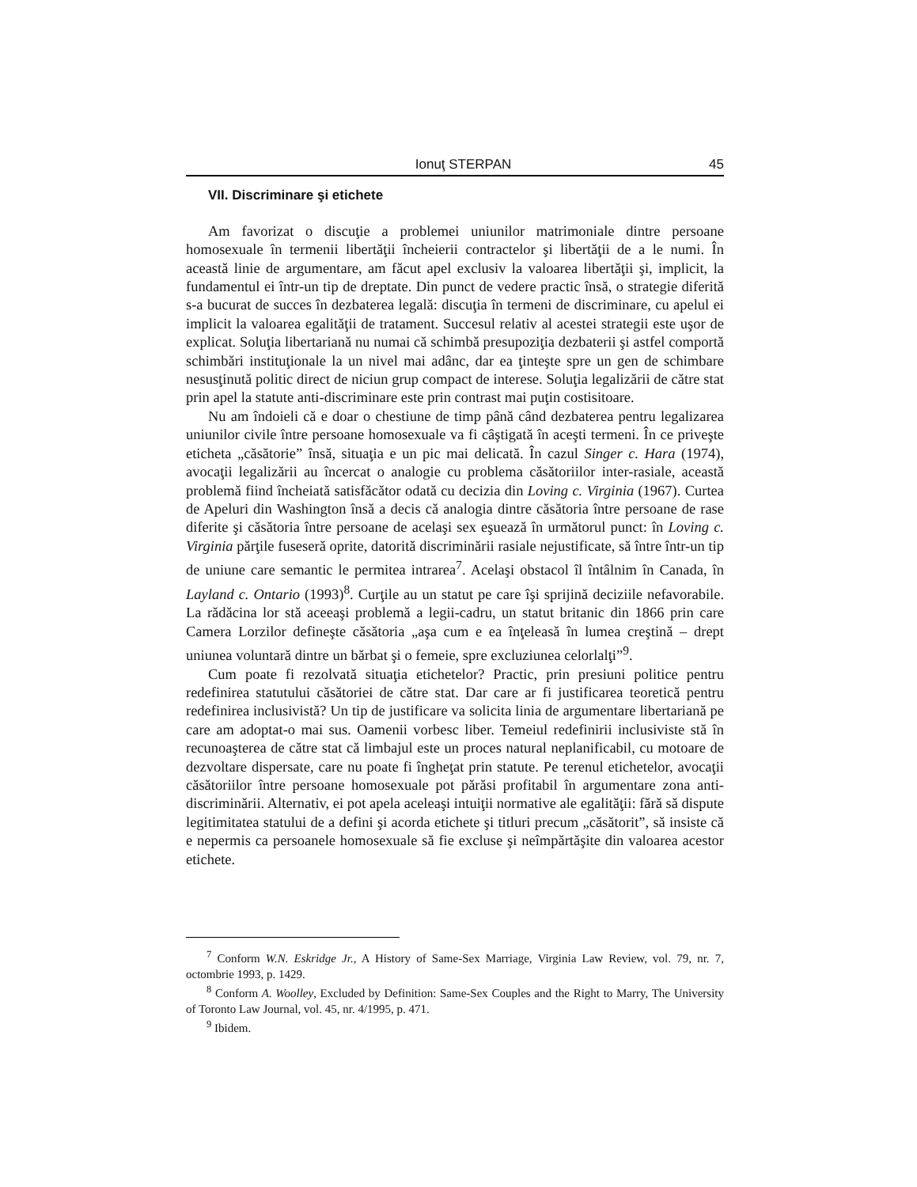Ionuţ STERPAN 45
VII. Discriminare şi etichete
Am favorizat o discuţie a problemei uniunilor matrimoniale dintre persoane homosexuale în termenii libertăţii încheierii contractelor şi libertăţii de a le numi. În această linie de argumentare, am făcut apel exclusiv la valoarea libertăţii şi, implicit, la fundamentul ei într-un tip de dreptate. Din punct de vedere practic însă, o strategie diferită s-a bucurat de succes în dezbaterea legală: discuţia în termeni de discriminare, cu apelul ei implicit la valoarea egalităţii de tratament. Succesul relativ al acestei strategii este uşor de explicat. Soluţia libertariană nu numai că schimbă presupoziţia dezbaterii şi astfel comportă schimbări instituţionale la un nivel mai adânc, dar ea ţinteşte spre un gen de schimbare nesusţinută politic direct de niciun grup compact de interese. Soluţia legalizării de către stat prin apel la statute anti-discriminare este prin contrast mai puţin costisitoare.
Nu am îndoieli că e doar o chestiune de timp până când dezbaterea pentru legalizarea uniunilor civile între persoane homosexuale va fi câştigată în aceşti termeni. În ce priveşte eticheta „căsătorie” însă, situaţia e un pic mai delicată. În cazul Singer c. Hara (1974), avocaţii legalizării au încercat o analogie cu problema căsătoriilor inter-rasiale, această problemă fiind încheiată satisfăcător odată cu decizia din Loving c. Virginia (1967). Curtea de Apeluri din Washington însă a decis că analogia dintre căsătoria între persoane de rase diferite şi căsătoria între persoane de acelaşi sex eşuează în următorul punct: în Loving c. Virginia părţile fuseseră oprite, datorită discriminării rasiale nejustificate, să între într-un tip de uniune care semantic le permitea intrarea<sup>7</sup>. Acelaşi obstacol îl întâlnim în Canada, în Layland c. Ontario (1993)<sup>8</sup>. Curţile au un statut pe care îşi sprijină deciziile nefavorabile. La rădăcina lor stă aceeaşi problemă a legii-cadru, un statut britanic din 1866 prin care Camera Lorzilor defineşte căsătoria „aşa cum e ea înţeleasă în lumea creştină – drept uniunea voluntară dintre un bărbat şi o femeie, spre excluziunea celorlalţi”<sup>9</sup>.
Cum poate fi rezolvată situaţia etichetelor? Practic, prin presiuni politice pentru redefinirea statutului căsătoriei de către stat. Dar care ar fi justificarea teoretică pentru redefinirea inclusivistă? Un tip de justificare va solicita linia de argumentare libertariană pe care am adoptat-o mai sus. Oamenii vorbesc liber. Temeiul redefinirii inclusiviste stă în recunoaşterea de către stat că limbajul este un proces natural neplanificabil, cu motoare de dezvoltare dispersate, care nu poate fi îngheţat prin statute. Pe terenul etichetelor, avocaţii căsătoriilor între persoane homosexuale pot părăsi profitabil în argumentare zona anti-discriminării. Alternativ, ei pot apela aceleaşi intuiţii normative ale egalităţii: fără să dispute legitimitatea statului de a defini şi acorda etichete şi titluri precum „căsătorit”, să insiste că e nepermis ca persoanele homosexuale să fie excluse şi neîmpărtăşite din valoarea acestor etichete.
<sup>7</sup> Conform W.N. Eskridge Jr., A History of Same-Sex Marriage, Virginia Law Review, vol. 79, nr. 7, octombrie 1993, p. 1429.
<sup>8</sup> Conform A. Woolley, Excluded by Definition: Same-Sex Couples and the Right to Marry, The University of Toronto Law Journal, vol. 45, nr. 4/1995, p. 471.
<sup>9</sup> Ibidem.